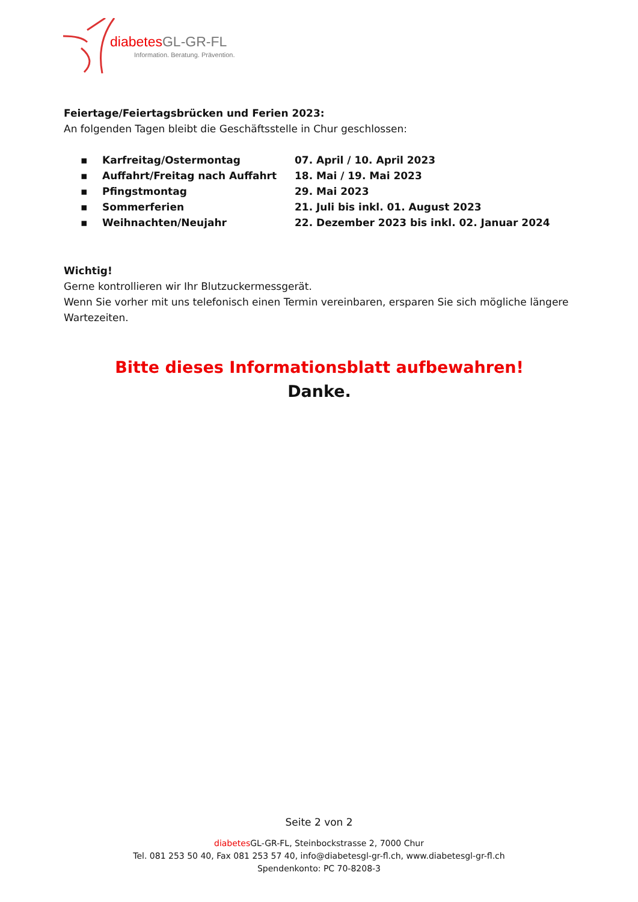diabetes GL-GR-FL
Information. Beratung. Prävention.
Feiertage/Feiertagsbrücken und Ferien 2023:
An folgenden Tagen bleibt die Geschäftsstelle in Chur geschlossen:
| ▪ | Karfreitag/Ostermontag | 07. April / 10. April 2023 |
| ▪ | Auffahrt/Freitag nach Auffahrt | 18. Mai / 19. Mai 2023 |
| ▪ | Pfingstmontag | 29. Mai 2023 |
| ▪ | Sommerferien | 21. Juli bis inkl. 01. August 2023 |
| ▪ | Weihnachten/Neujahr | 22. Dezember 2023 bis inkl. 02. Januar 2024 |
Wichtig!
Gerne kontrollieren wir Ihr Blutzuckermessgerät.
Wenn Sie vorher mit uns telefonisch einen Termin vereinbaren, ersparen Sie sich mögliche längere Wartezeiten.
Bitte dieses Informationsblatt aufbewahren!
Danke.
Seite 2 von 2
diabetes GL-GR-FL, Steinbockstrasse 2, 7000 Chur
Tel. 081 253 50 40, Fax 081 253 57 40, info@diabetesgl-gr-fl.ch, www.diabetesgl-gr-fl.ch
Spendenkonto: PC 70-8208-3